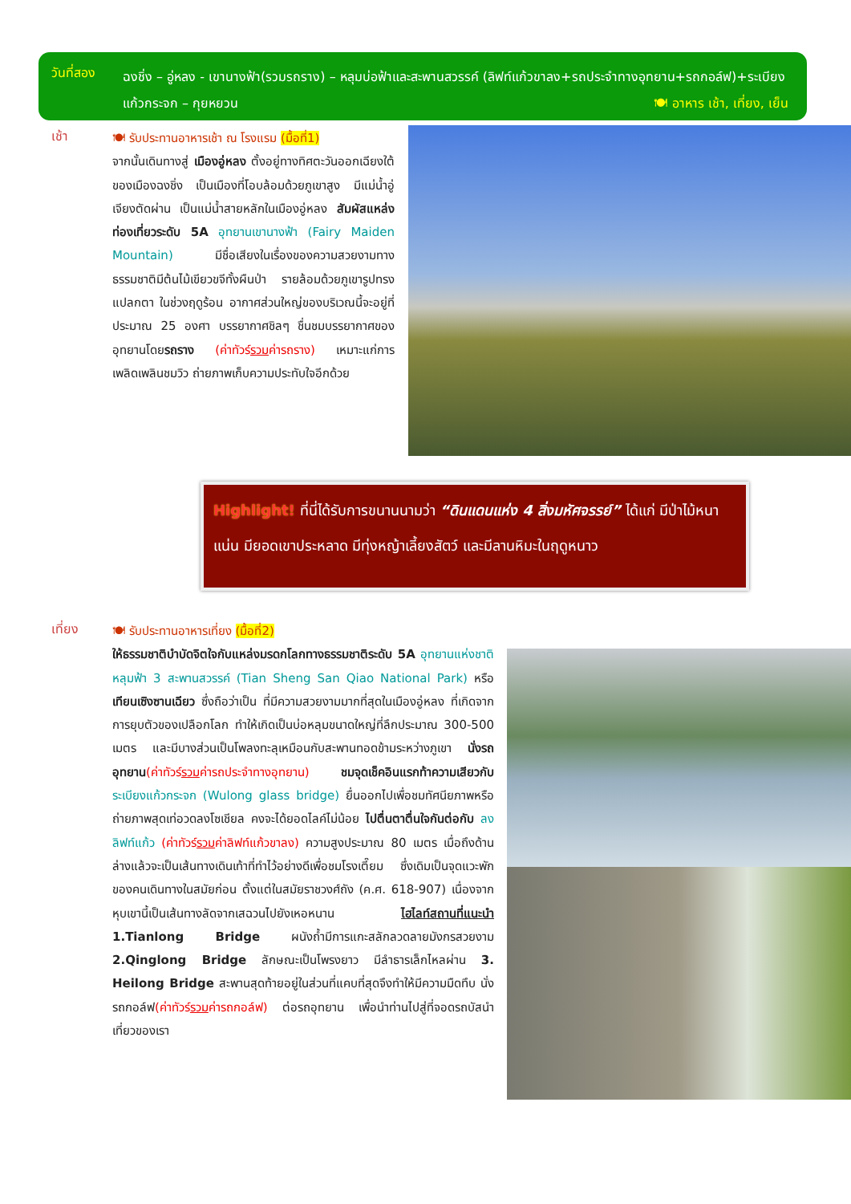วันที่สอง
ฉงชิ่ง – อู่หลง - เขานางฟ้า(รวมรถราง) – หลุมบ่อฟ้าและสะพานสวรรค์ (ลิฟท์แก้วขาลง+รถประจำทางอุทยาน+รถกอล์ฟ)+ระเบียงแก้วกระจก – กุยหยวน 🍽 อาหาร เช้า, เที่ยง, เย็น
เช้า
🍽 รับประทานอาหารเช้า ณ โรงแรม (มื้อที่1)
จากนั้นเดินทางสู่ เมืองอู่หลง ตั้งอยู่ทางทิศตะวันออกเฉียงใต้ของเมืองฉงชิ่ง เป็นเมืองที่โอบล้อมด้วยภูเขาสูง มีแม่น้ำอู่เจียงตัดผ่าน เป็นแม่น้ำสายหลักในเมืองอู่หลง สัมผัสแหล่งท่องเที่ยวระดับ 5A อุทยานเขานางฟ้า (Fairy Maiden Mountain) มีชื่อเสียงในเรื่องของความสวยงามทางธรรมชาติมีต้นไม้เขียวขจีทั้งผืนป่า รายล้อมด้วยภูเขารูปทรงแปลกตา ในช่วงฤดูร้อน อากาศส่วนใหญ่ของบริเวณนี้จะอยู่ที่ประมาณ 25 องศา บรรยากาศชิลๆ ชื่นชมบรรยากาศของอุทยานโดยรถราง (ค่าทัวร์รวมค่ารถราง) เหมาะแก่การเพลิดเพลินชมวิว ถ่ายภาพเก็บความประทับใจอีกด้วย
Highlight! ที่นี่ได้รับการขนานนามว่า “ดินแดนแห่ง 4 สิ่งมหัศจรรย์” ได้แก่ มีป่าไม้หนาแน่น มียอดเขาประหลาด มีทุ่งหญ้าเลี้ยงสัตว์ และมีลานหิมะในฤดูหนาว
เที่ยง
🍽 รับประทานอาหารเที่ยง (มื้อที่2)
ให้ธรรมชาติบำบัดจิตใจกับแหล่งมรดกโลกทางธรรมชาติระดับ 5A อุทยานแห่งชาติหลุมฟ้า 3 สะพานสวรรค์ (Tian Sheng San Qiao National Park) หรือ เทียนเซิงซานเฉียว ซึ่งถือว่าเป็น ที่มีความสวยงามมากที่สุดในเมืองอู่หลง ที่เกิดจากการยุบตัวของเปลือกโลก ทำให้เกิดเป็นบ่อหลุมขนาดใหญ่ที่ลึกประมาณ 300-500 เมตร และมีบางส่วนเป็นโพลงทะลุเหมือนกับสะพานทอดข้ามระหว่างภูเขา นั่งรถอุทยาน(ค่าทัวร์รวมค่ารถประจำทางอุทยาน) ชมจุดเช็คอินแรกท้าความเสียวกับ ระเบียงแก้วกระจก (Wulong glass bridge) ยื่นออกไปเพื่อชมทัศนียภาพหรือถ่ายภาพสุดเท่อวดลงโซเชียล คงจะได้ยอดไลค์ไม่น้อย ไปตื่นตาตื่นใจกันต่อกับ ลงลิฟท์แก้ว (ค่าทัวร์รวมค่าลิฟท์แก้วขาลง) ความสูงประมาณ 80 เมตร เมื่อถึงด้านล่างแล้วจะเป็นเส้นทางเดินเท้าที่ทำไว้อย่างดีเพื่อชมโรงเตี๊ยม ซึ่งเดิมเป็นจุดแวะพักของคนเดินทางในสมัยก่อน ตั้งแต่ในสมัยราชวงศ์ถัง (ค.ศ. 618-907) เนื่องจากหุบเขานี้เป็นเส้นทางลัดจากเสฉวนไปยังเหอหนาน ไฮไลท์สถานที่แนะนำ 1.Tianlong Bridge ผนังถ้ำมีการแกะสลักลวดลายมังกรสวยงาม 2.Qinglong Bridge ลักษณะเป็นโพรงยาว มีลำธารเล็กไหลผ่าน 3. Heilong Bridge สะพานสุดท้ายอยู่ในส่วนที่แคบที่สุดจึงทำให้มีความมืดทึบ นั่งรถกอล์ฟ(ค่าทัวร์รวมค่ารถกอล์ฟ) ต่อรถอุทยาน เพื่อนำท่านไปสู่ที่จอดรถบัสนำเที่ยวของเรา